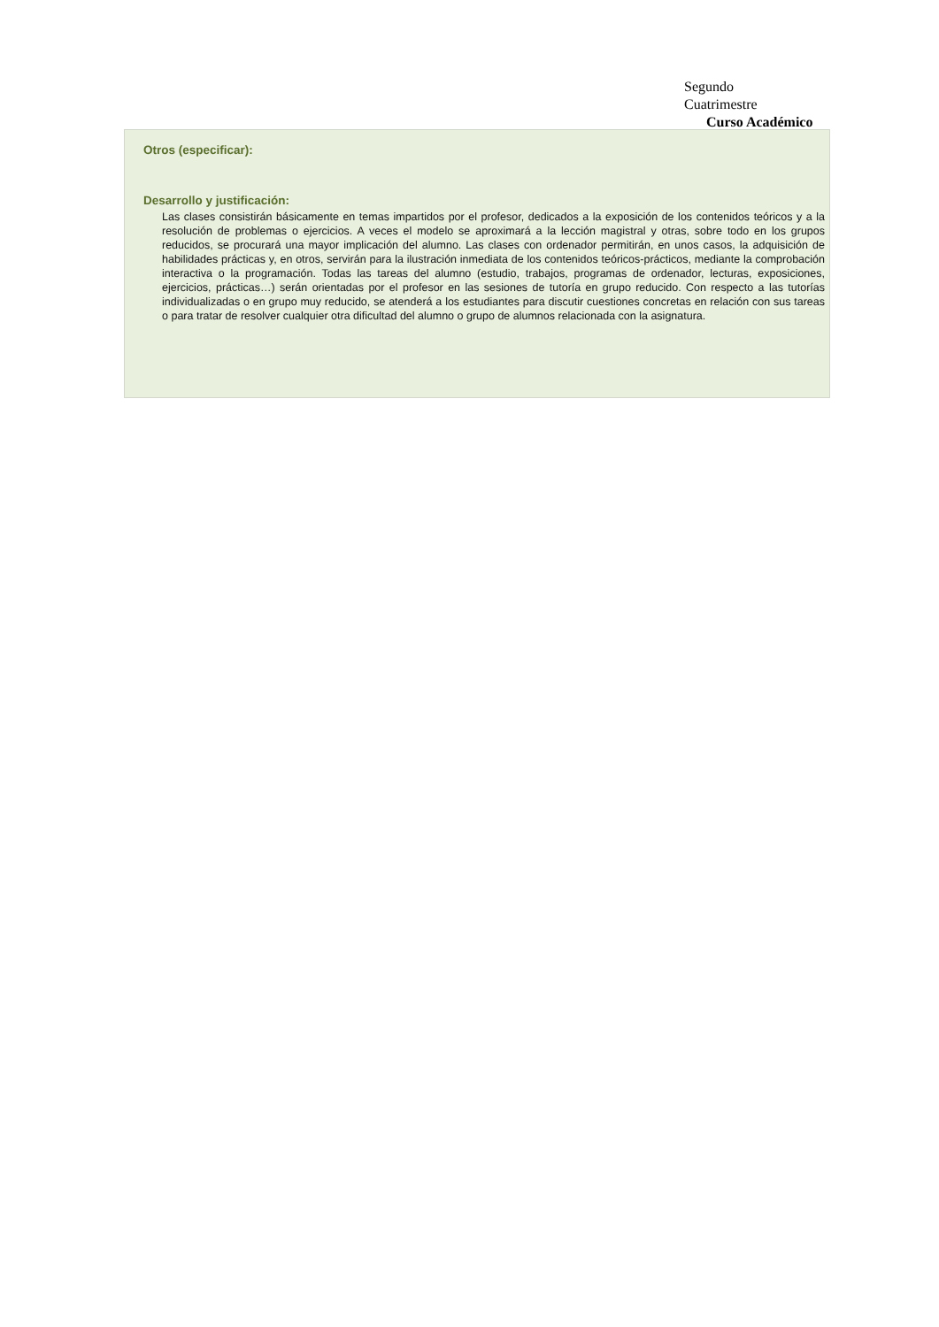Segundo
Cuatrimestre
Curso Académico
Otros (especificar):
Desarrollo y justificación:
Las clases consistirán básicamente en temas impartidos por el profesor, dedicados a la exposición de los contenidos teóricos y a la resolución de problemas o ejercicios. A veces el modelo se aproximará a la lección magistral y otras, sobre todo en los grupos reducidos, se procurará una mayor implicación del alumno. Las clases con ordenador permitirán, en unos casos, la adquisición de habilidades prácticas y, en otros, servirán para la ilustración inmediata de los contenidos teóricos-prácticos, mediante la comprobación interactiva o la programación. Todas las tareas del alumno (estudio, trabajos, programas de ordenador, lecturas, exposiciones, ejercicios, prácticas…) serán orientadas por el profesor en las sesiones de tutoría en grupo reducido. Con respecto a las tutorías individualizadas o en grupo muy reducido, se atenderá a los estudiantes para discutir cuestiones concretas en relación con sus tareas o para tratar de resolver cualquier otra dificultad del alumno o grupo de alumnos relacionada con la asignatura.